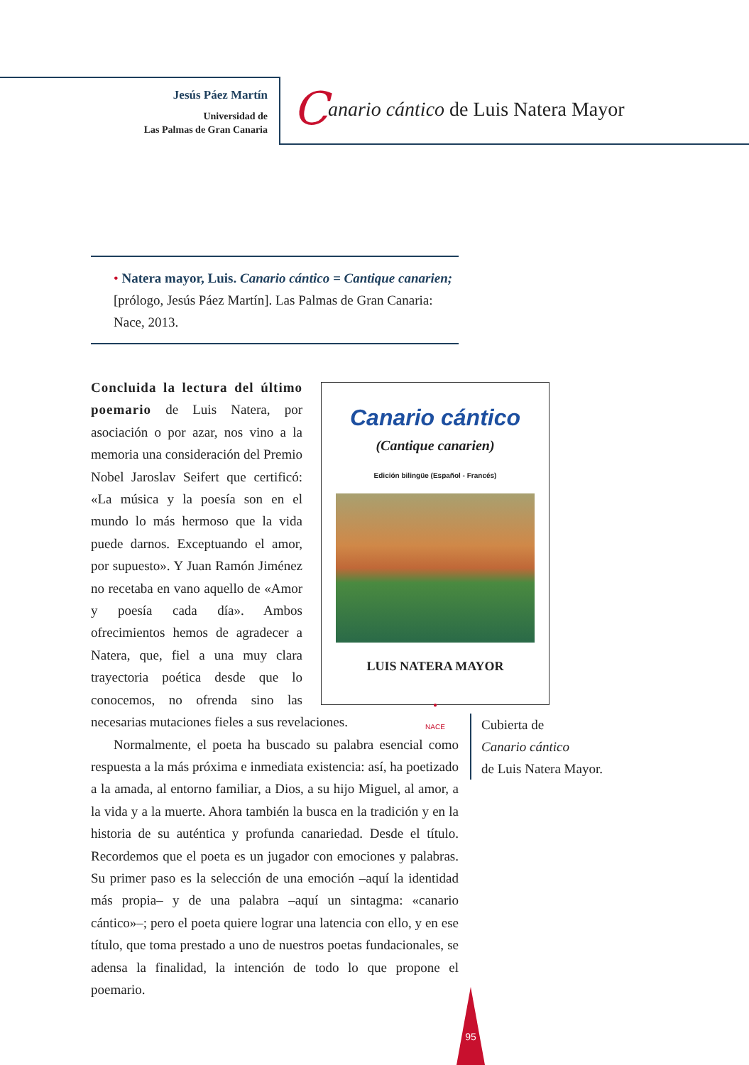Jesús Páez Martín
Universidad de
Las Palmas de Gran Canaria
Canario cántico de Luis Natera Mayor
• Natera mayor, Luis. Canario cántico = Cantique canarien; [prólogo, Jesús Páez Martín]. Las Palmas de Gran Canaria: Nace, 2013.
Canario cántico
(Cantique canarien)
Edición bilingüe (Español - Francés)
LUIS NATERA MAYOR
●
NACE
Concluida la lectura del último poemario de Luis Natera, por asociación o por azar, nos vino a la memoria una consideración del Premio Nobel Jaroslav Seifert que certificó: «La música y la poesía son en el mundo lo más hermoso que la vida puede darnos. Exceptuando el amor, por supuesto». Y Juan Ramón Jiménez no recetaba en vano aquello de «Amor y poesía cada día». Ambos ofrecimientos hemos de agradecer a Natera, que, fiel a una muy clara trayectoria poética desde que lo conocemos, no ofrenda sino las necesarias mutaciones fieles a sus revelaciones.
Normalmente, el poeta ha buscado su palabra esencial como respuesta a la más próxima e inmediata existencia: así, ha poetizado a la amada, al entorno familiar, a Dios, a su hijo Miguel, al amor, a la vida y a la muerte. Ahora también la busca en la tradición y en la historia de su auténtica y profunda canariedad. Desde el título. Recordemos que el poeta es un jugador con emociones y palabras. Su primer paso es la selección de una emoción –aquí la identidad más propia– y de una palabra –aquí un sintagma: «canario cántico»–; pero el poeta quiere lograr una latencia con ello, y en ese título, que toma prestado a uno de nuestros poetas fundacionales, se adensa la finalidad, la intención de todo lo que propone el poemario.
Cubierta de
Canario cántico
de Luis Natera Mayor.
95